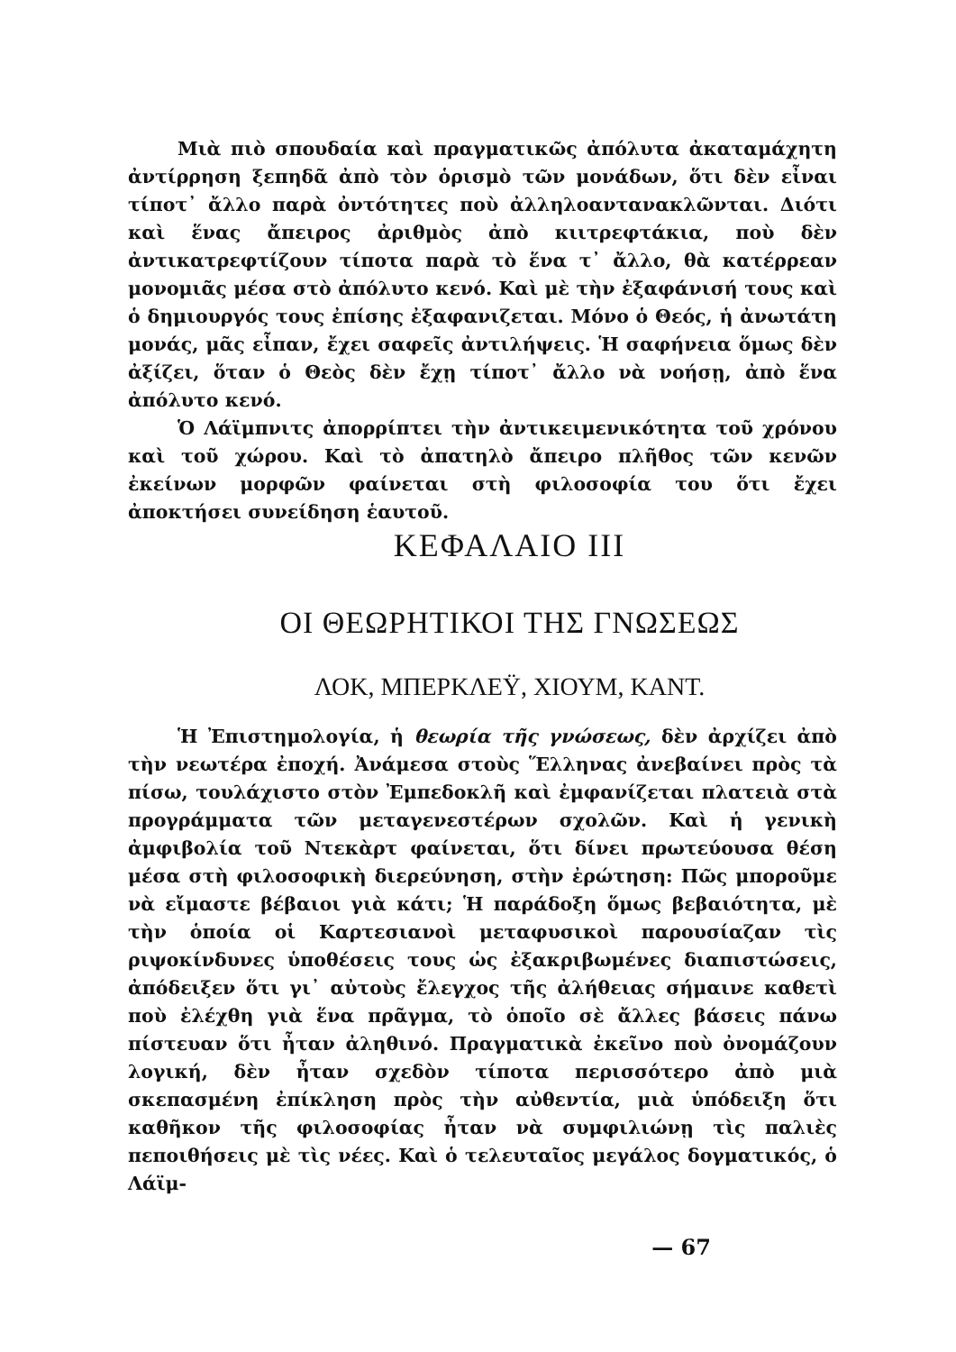Μιὰ πιὸ σπουδαία καὶ πραγματικῶς ἀπόλυτα ἀκαταμάχητη ἀντίρρηση ξεπηδᾶ ἀπὸ τὸν ὁρισμὸ τῶν μονάδων, ὅτι δὲν εἶναι τίποτ᾽ ἄλλο παρὰ ὀντότητες ποὺ ἀλληλοαντανακλῶνται. Διότι καὶ ἕνας ἄπειρος ἀριθμὸς ἀπὸ κιιτρεφτάκια, ποὺ δὲν ἀντικατρεφτίζουν τίποτα παρὰ τὸ ἕνα τ᾽ ἄλλο, θὰ κατέρρεαν μονομιᾶς μέσα στὸ ἀπόλυτο κενό. Καὶ μὲ τὴν ἐξαφάνισή τους καὶ ὁ δημιουργός τους ἐπίσης ἐξαφανιζεται. Μόνο ὁ Θεός, ἡ ἀνωτάτη μονάς, μᾶς εἶπαν, ἔχει σαφεῖς ἀντιλήψεις. Ἡ σαφήνεια ὅμως δὲν ἀξίζει, ὅταν ὁ Θεὸς δὲν ἔχῃ τίποτ᾽ ἄλλο νὰ νοήσῃ, ἀπὸ ἕνα ἀπόλυτο κενό.
Ὁ Λάϊμπνιτς ἀπορρίπτει τὴν ἀντικειμενικότητα τοῦ χρόνου καὶ τοῦ χώρου. Καὶ τὸ ἀπατηλὸ ἄπειρο πλῆθος τῶν κενῶν ἐκείνων μορφῶν φαίνεται στὴ φιλοσοφία του ὅτι ἔχει ἀποκτήσει συνείδηση ἑαυτοῦ.
ΚΕΦΑΛΑΙΟ III
ΟΙ ΘΕΩΡΗΤΙΚΟΙ ΤΗΣ ΓΝΩΣΕΩΣ
ΛΟΚ, ΜΠΕΡΚΛΕΫ, ΧΙΟΥΜ, ΚΑΝΤ.
Ἡ Ἐπιστημολογία, ἡ θεωρία τῆς γνώσεως, δὲν ἀρχίζει ἀπὸ τὴν νεωτέρα ἐποχή. Ἀνάμεσα στοὺς Ἕλληνας ἀνεβαίνει πρὸς τὰ πίσω, τουλάχιστο στὸν Ἐμπεδοκλῆ καὶ ἐμφανίζεται πλατειὰ στὰ προγράμματα τῶν μεταγενεστέρων σχολῶν. Καὶ ἡ γενικὴ ἀμφιβολία τοῦ Ντεκὰρτ φαίνεται, ὅτι δίνει πρωτεύουσα θέση μέσα στὴ φιλοσοφικὴ διερεύνηση, στὴν ἐρώτηση: Πῶς μποροῦμε νὰ εἴμαστε βέβαιοι γιὰ κάτι; Ἡ παράδοξη ὅμως βεβαιότητα, μὲ τὴν ὁποία οἱ Καρτεσιανοὶ μεταφυσικοὶ παρουσίαζαν τὶς ριψοκίνδυνες ὑποθέσεις τους ὡς ἐξακριβωμένες διαπιστώσεις, ἀπόδειξεν ὅτι γι᾽ αὐτοὺς ἔλεγχος τῆς ἀλήθειας σήμαινε καθετὶ ποὺ ἐλέχθη γιὰ ἕνα πρᾶγμα, τὸ ὁποῖο σὲ ἄλλες βάσεις πάνω πίστευαν ὅτι ἦταν ἀληθινό. Πραγματικὰ ἐκεῖνο ποὺ ὀνομάζουν λογική, δὲν ἦταν σχεδὸν τίποτα περισσότερο ἀπὸ μιὰ σκεπασμένη ἐπίκληση πρὸς τὴν αὐθεντία, μιὰ ὑπόδειξη ὅτι καθῆκον τῆς φιλοσοφίας ἦταν νὰ συμφιλιώνῃ τὶς παλιὲς πεποιθήσεις μὲ τὶς νέες. Καὶ ὁ τελευταῖος μεγάλος δογματικός, ὁ Λάϊμ-
— 67